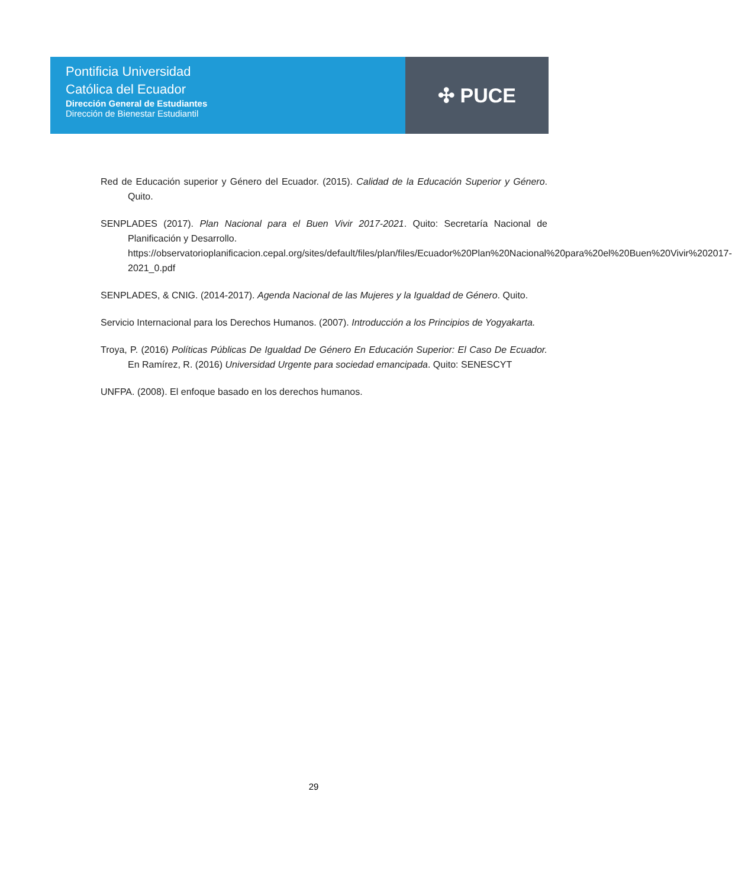Pontificia Universidad
Católica del Ecuador
Dirección General de Estudiantes
Dirección de Bienestar Estudiantil
✣ PUCE
Red de Educación superior y Género del Ecuador. (2015). Calidad de la Educación Superior y Género. Quito.
SENPLADES (2017). Plan Nacional para el Buen Vivir 2017-2021. Quito: Secretaría Nacional de Planificación y Desarrollo.
https://observatorioplanificacion.cepal.org/sites/default/files/plan/files/Ecuador%20Plan%20Nacional%20para%20el%20Buen%20Vivir%202017-2021_0.pdf
SENPLADES, & CNIG. (2014-2017). Agenda Nacional de las Mujeres y la Igualdad de Género. Quito.
Servicio Internacional para los Derechos Humanos. (2007). Introducción a los Principios de Yogyakarta.
Troya, P. (2016) Políticas Públicas De Igualdad De Género En Educación Superior: El Caso De Ecuador. En Ramírez, R. (2016) Universidad Urgente para sociedad emancipada. Quito: SENESCYT
UNFPA. (2008). El enfoque basado en los derechos humanos.
29